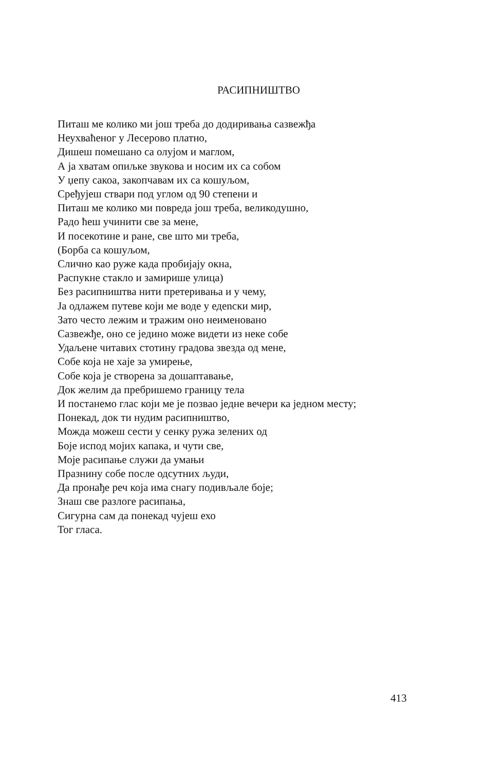РАСИПНИШТВО
Питаш ме колико ми још треба до додиривања сазвежђа
Неухваћеног у Лесерово платно,
Дишеш помешано са олујом и маглом,
А ја хватам опиљке звукова и носим их са собом
У џепу сакоа, закопчавам их са кошуљом,
Срeђујеш ствари под углом од 90 степени и
Питаш ме колико ми повреда још треба, великодушно,
Радо ћеш учинити све за мене,
И посекотине и ране, све што ми треба,
(Борба са кошуљом,
Слично као руже када пробијају окна,
Распукне стакло и замирише улица)
Без расипништва нити претеривања и у чему,
Ја одлажем путеве који ме воде у едenски мир,
Зато често лежим и тражим оно неименовано
Сазвежђе, оно се једино може видети из неке собе
Удаљене читавих стотину градова звезда од мене,
Собе која не хаје за умирење,
Собе која је створена за дошаптавање,
Док желим да пребришемо границу тела
И постанемо глас који ме је позвао једне вечери ка једном месту;
Понекад, док ти нудим расипништво,
Можда можеш сести у сенку ружа зелених од
Боје испод мојих капака, и чути све,
Моје расипање служи да умањи
Празнину собе после одсутних људи,
Да пронађе реч која има снагу подивљале боје;
Знаш све разлоге расипања,
Сигурна сам да понекад чујеш ехо
Тог гласа.
413